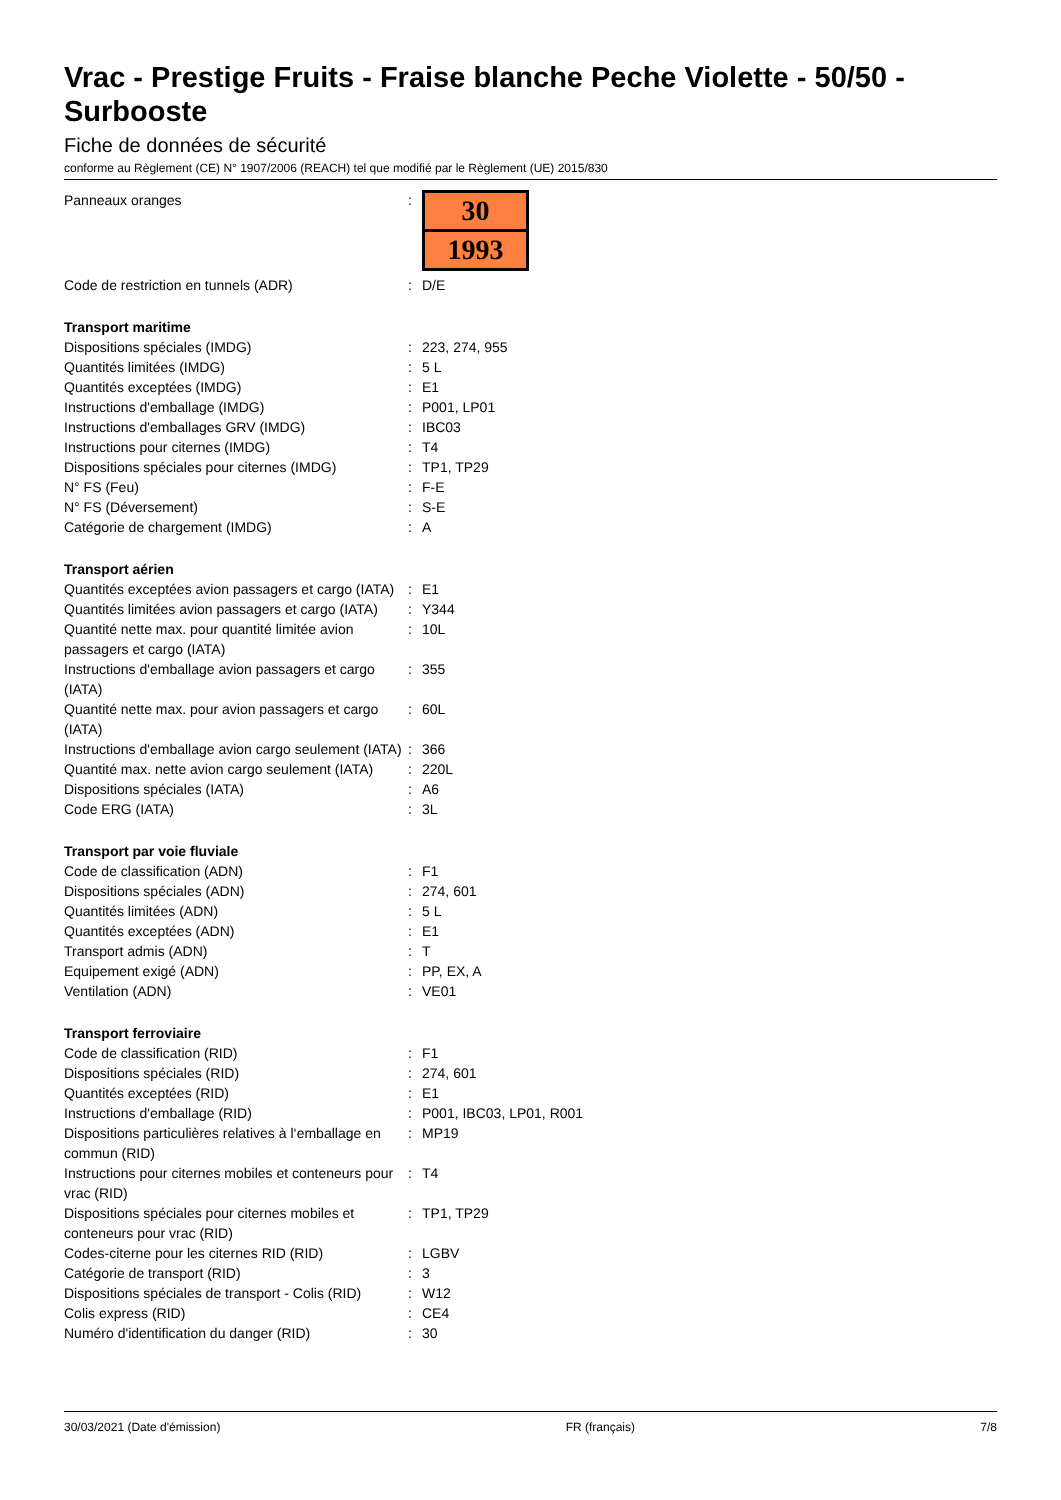Vrac - Prestige Fruits - Fraise blanche Peche Violette - 50/50 - Surbooste
Fiche de données de sécurité
conforme au Règlement (CE) N° 1907/2006 (REACH) tel que modifié par le Règlement (UE) 2015/830
| Panneaux oranges | : | 30 1993 |
| Code de restriction en tunnels (ADR) | : | D/E |
| Transport maritime | | |
| Dispositions spéciales (IMDG) | : | 223, 274, 955 |
| Quantités limitées (IMDG) | : | 5 L |
| Quantités exceptées (IMDG) | : | E1 |
| Instructions d'emballage (IMDG) | : | P001, LP01 |
| Instructions d'emballages GRV (IMDG) | : | IBC03 |
| Instructions pour citernes (IMDG) | : | T4 |
| Dispositions spéciales pour citernes (IMDG) | : | TP1, TP29 |
| N° FS (Feu) | : | F-E |
| N° FS (Déversement) | : | S-E |
| Catégorie de chargement (IMDG) | : | A |
| Transport aérien | | |
| Quantités exceptées avion passagers et cargo (IATA) | : | E1 |
| Quantités limitées avion passagers et cargo (IATA) | : | Y344 |
| Quantité nette max. pour quantité limitée avion passagers et cargo (IATA) | : | 10L |
| Instructions d'emballage avion passagers et cargo (IATA) | : | 355 |
| Quantité nette max. pour avion passagers et cargo (IATA) | : | 60L |
| Instructions d'emballage avion cargo seulement (IATA) | : | 366 |
| Quantité max. nette avion cargo seulement (IATA) | : | 220L |
| Dispositions spéciales (IATA) | : | A6 |
| Code ERG (IATA) | : | 3L |
| Transport par voie fluviale | | |
| Code de classification (ADN) | : | F1 |
| Dispositions spéciales (ADN) | : | 274, 601 |
| Quantités limitées (ADN) | : | 5 L |
| Quantités exceptées (ADN) | : | E1 |
| Transport admis (ADN) | : | T |
| Equipement exigé (ADN) | : | PP, EX, A |
| Ventilation (ADN) | : | VE01 |
| Transport ferroviaire | | |
| Code de classification (RID) | : | F1 |
| Dispositions spéciales (RID) | : | 274, 601 |
| Quantités exceptées (RID) | : | E1 |
| Instructions d'emballage (RID) | : | P001, IBC03, LP01, R001 |
| Dispositions particulières relatives à l‘emballage en commun (RID) | : | MP19 |
| Instructions pour citernes mobiles et conteneurs pour vrac (RID) | : | T4 |
| Dispositions spéciales pour citernes mobiles et conteneurs pour vrac (RID) | : | TP1, TP29 |
| Codes-citerne pour les citernes RID (RID) | : | LGBV |
| Catégorie de transport (RID) | : | 3 |
| Dispositions spéciales de transport - Colis (RID) | : | W12 |
| Colis express (RID) | : | CE4 |
| Numéro d'identification du danger (RID) | : | 30 |
30/03/2021 (Date d'émission) FR (français) 7/8